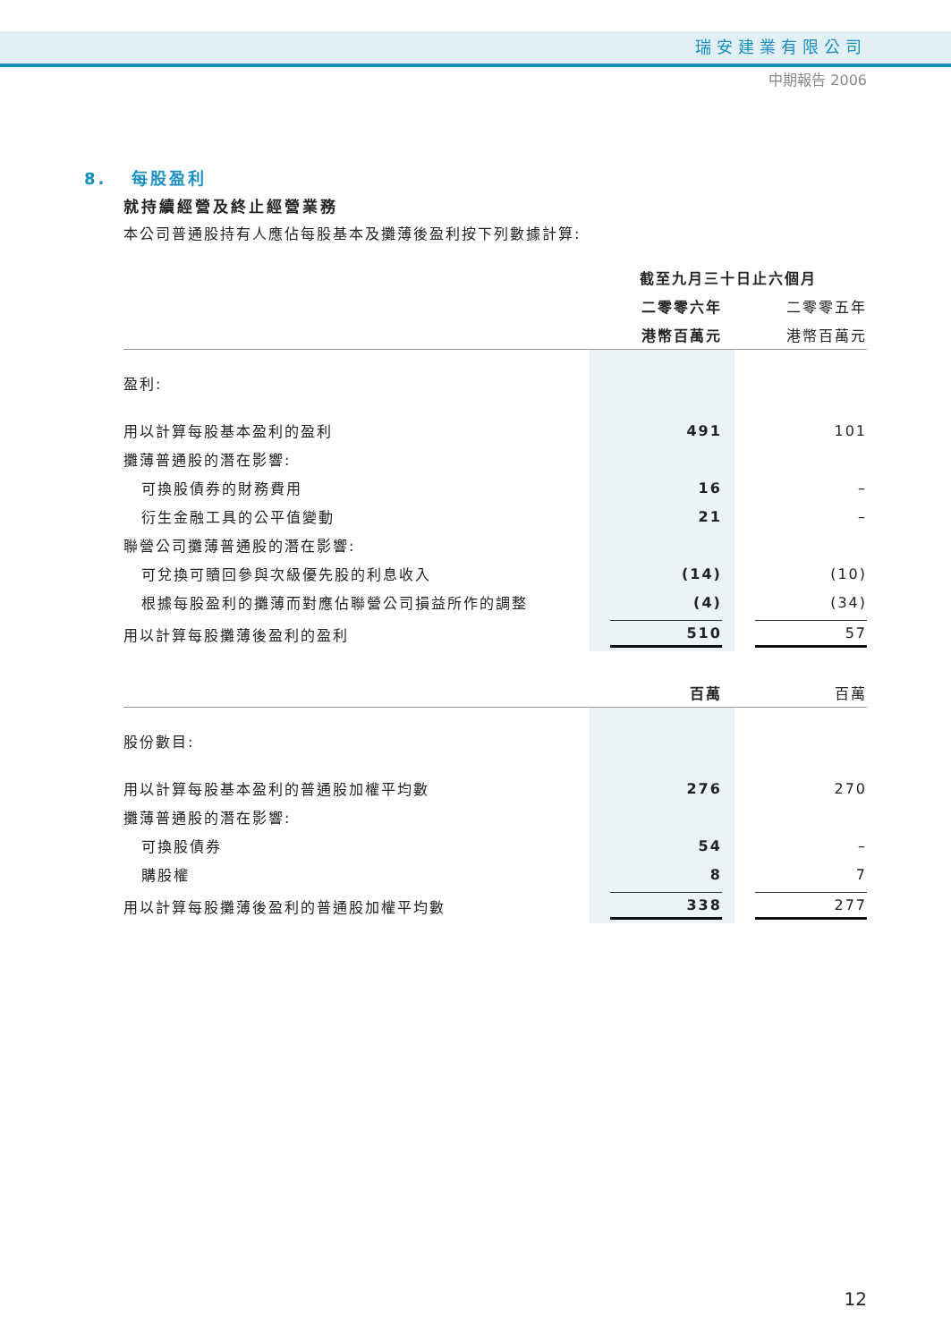瑞安建業有限公司
中期報告 2006
8. 每股盈利
就持續經營及終止經營業務
本公司普通股持有人應佔每股基本及攤薄後盈利按下列數據計算:
| | 截至九月三十日止六個月 | |
| --- | --- | --- |
| | 二零零六年 | 二零零五年 |
| | 港幣百萬元 | 港幣百萬元 |
| 盈利: | | |
| 用以計算每股基本盈利的盈利 | 491 | 101 |
| 攤薄普通股的潛在影響: | | |
| 可換股債券的財務費用 | 16 | – |
| 衍生金融工具的公平值變動 | 21 | – |
| 聯營公司攤薄普通股的潛在影響: | | |
| 可兌換可贖回參與次級優先股的利息收入 | (14) | (10) |
| 根據每股盈利的攤薄而對應佔聯營公司損益所作的調整 | (4) | (34) |
| 用以計算每股攤薄後盈利的盈利 | 510 | 57 |
| | 百萬 | 百萬 |
| 股份數目: | | |
| 用以計算每股基本盈利的普通股加權平均數 | 276 | 270 |
| 攤薄普通股的潛在影響: | | |
| 可換股債券 | 54 | – |
| 購股權 | 8 | 7 |
| 用以計算每股攤薄後盈利的普通股加權平均數 | 338 | 277 |
12